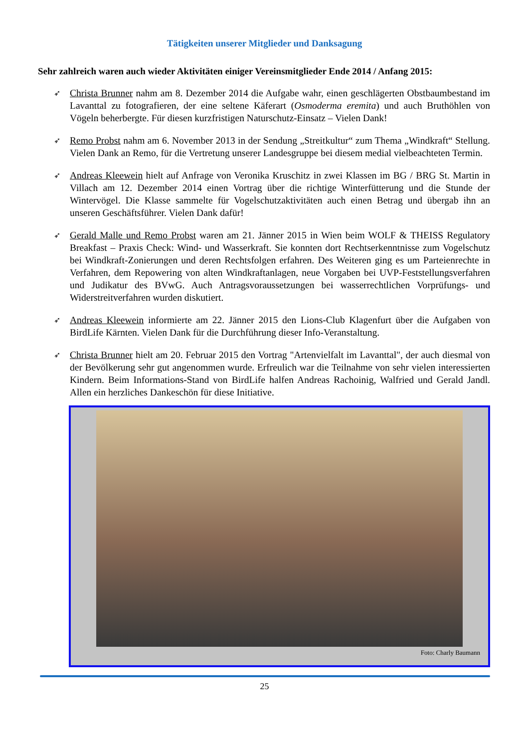Tätigkeiten unserer Mitglieder und Danksagung
Sehr zahlreich waren auch wieder Aktivitäten einiger Vereinsmitglieder Ende 2014 / Anfang 2015:
➶
Christa Brunner nahm am 8. Dezember 2014 die Aufgabe wahr, einen geschlägerten Obstbaum­bestand im Lavanttal zu fotografieren, der eine seltene Käferart (Osmoderma eremita) und auch Bruthöhlen von Vögeln beherbergte. Für diesen kurzfristigen Naturschutz-Einsatz – Vielen Dank!
➶
Remo Probst nahm am 6. November 2013 in der Sendung „Streitkultur“ zum Thema „Windkraft“ Stellung. Vielen Dank an Remo, für die Vertretung unserer Landesgruppe bei diesem medial vielbeachteten Termin.
➶
Andreas Kleewein hielt auf Anfrage von Veronika Kruschitz in zwei Klassen im BG / BRG St. Martin in Villach am 12. Dezember 2014 einen Vortrag über die richtige Winterfütterung und die Stunde der Wintervögel. Die Klasse sammelte für Vogelschutzaktivitäten auch einen Betrag und übergab ihn an unseren Geschäftsführer. Vielen Dank dafür!
➶
Gerald Malle und Remo Probst waren am 21. Jänner 2015 in Wien beim WOLF & THEISS Regulatory Breakfast – Praxis Check: Wind- und Wasserkraft. Sie konnten dort Rechtser­kenntnisse zum Vogelschutz bei Windkraft-Zonierungen und deren Rechtsfolgen erfahren. Des Weiteren ging es um Parteienrechte in Verfahren, dem Repowering von alten Windkraftanlagen, neue Vorgaben bei UVP-Feststellungsverfahren und Judikatur des BVwG. Auch Antragsvor­aussetzungen bei wasserrechtlichen Vorprüfungs- und Widerstreitverfahren wurden diskutiert.
➶
Andreas Kleewein informierte am 22. Jänner 2015 den Lions-Club Klagenfurt über die Aufgaben von BirdLife Kärnten. Vielen Dank für die Durchführung dieser Info-Veranstaltung.
➶
Christa Brunner hielt am 20. Februar 2015 den Vortrag "Artenvielfalt im Lavanttal", der auch diesmal von der Bevölkerung sehr gut angenommen wurde. Erfreulich war die Teilnahme von sehr vielen interessierten Kindern. Beim Informations-Stand von BirdLife halfen Andreas Rachoinig, Walfried und Gerald Jandl. Allen ein herzliches Dankeschön für diese Initiative.
Foto: Charly Baumann
25